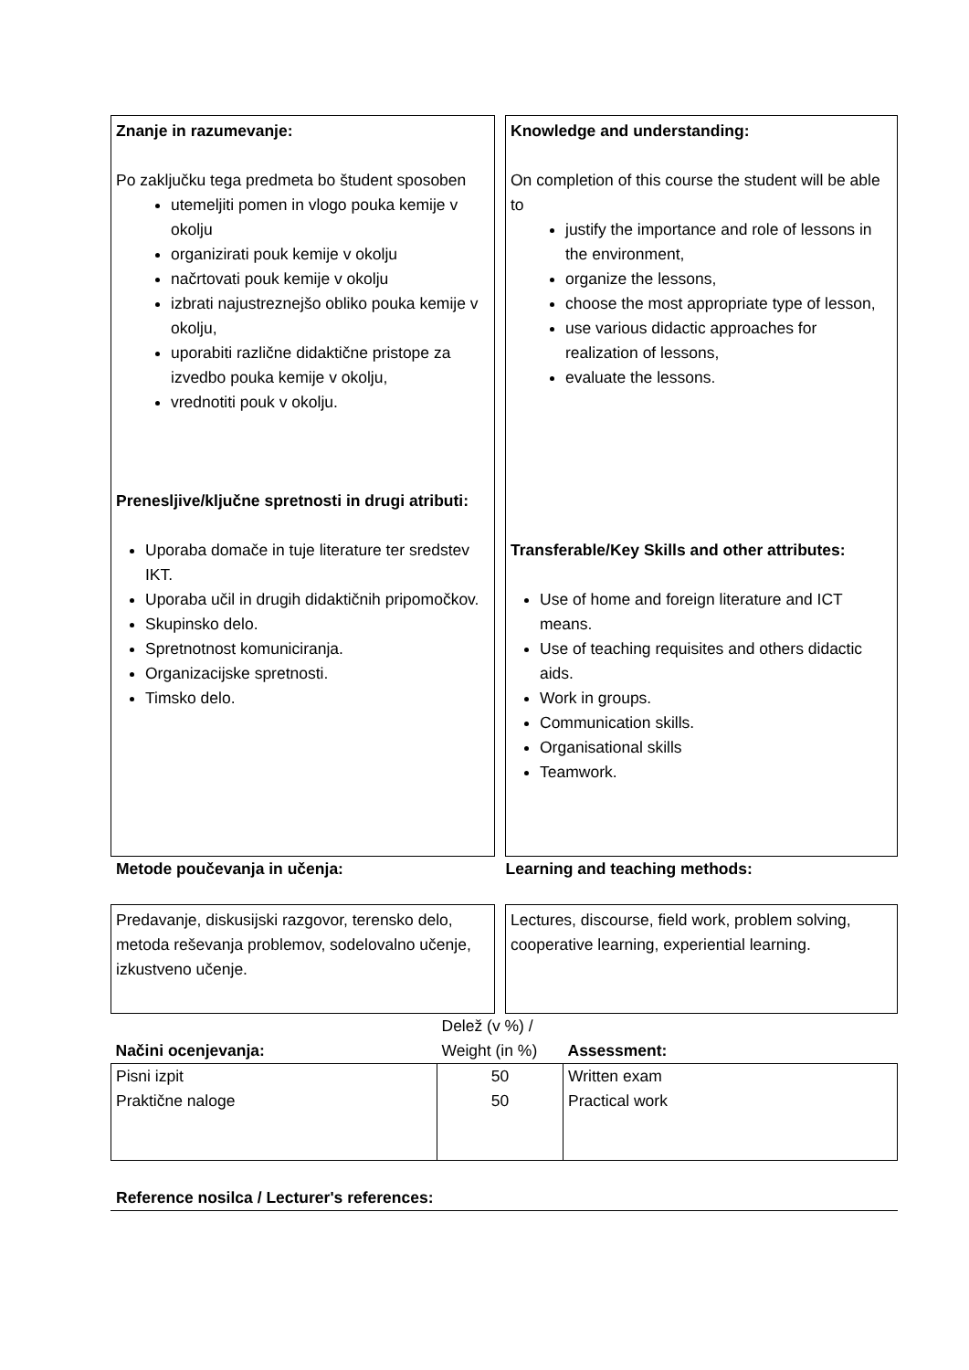Znanje in razumevanje:
Po zaključku tega predmeta bo študent sposoben
utemeljiti pomen in vlogo pouka kemije v okolju
organizirati pouk kemije v okolju
načrtovati pouk kemije v okolju
izbrati najustreznejšo obliko pouka kemije v okolju,
uporabiti različne didaktične pristope za izvedbo pouka kemije v okolju,
vrednotiti pouk v okolju.
Prenesljive/ključne spretnosti in drugi atributi:
Uporaba domače in tuje literature ter sredstev IKT.
Uporaba učil in drugih didaktičnih pripomočkov.
Skupinsko delo.
Spretnotnost komuniciranja.
Organizacijske spretnosti.
Timsko delo.
Knowledge and understanding:
On completion of this course the student will be able to
justify the importance and role of lessons in the environment,
organize the lessons,
choose the most appropriate type of lesson,
use various didactic approaches for realization of lessons,
evaluate the lessons.
Transferable/Key Skills and other attributes:
Use of home and foreign literature and ICT means.
Use of teaching requisites and others didactic aids.
Work in groups.
Communication skills.
Organisational skills
Teamwork.
Metode poučevanja in učenja: Learning and teaching methods:
Predavanje, diskusijski razgovor, terensko delo, metoda reševanja problemov, sodelovalno učenje, izkustveno učenje.
Lectures, discourse, field work, problem solving, cooperative learning, experiential learning.
| Načini ocenjevanja: | Delež (v %) / Weight (in %) | Assessment: |
| Pisni izpit Praktične naloge | 50 50 | Written exam Practical work |
Reference nosilca / Lecturer's references: